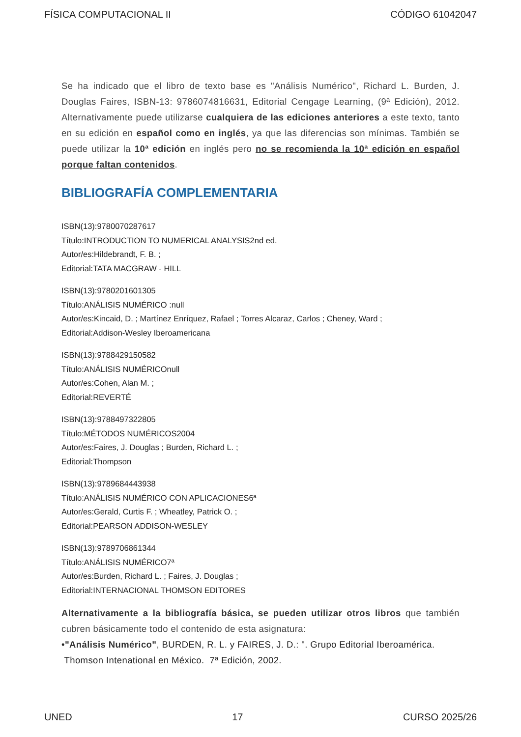FÍSICA COMPUTACIONAL II CÓDIGO 61042047
Se ha indicado que el libro de texto base es "Análisis Numérico", Richard L. Burden, J. Douglas Faires, ISBN-13: 9786074816631, Editorial Cengage Learning, (9ª Edición), 2012. Alternativamente puede utilizarse cualquiera de las ediciones anteriores a este texto, tanto en su edición en español como en inglés, ya que las diferencias son mínimas. También se puede utilizar la 10ª edición en inglés pero no se recomienda la 10ª edición en español porque faltan contenidos.
BIBLIOGRAFÍA COMPLEMENTARIA
ISBN(13):9780070287617
Título:INTRODUCTION TO NUMERICAL ANALYSIS2nd ed.
Autor/es:Hildebrandt, F. B. ;
Editorial:TATA MACGRAW - HILL
ISBN(13):9780201601305
Título:ANÁLISIS NUMÉRICO :null
Autor/es:Kincaid, D. ; Martínez Enríquez, Rafael ; Torres Alcaraz, Carlos ; Cheney, Ward ;
Editorial:Addison-Wesley Iberoamericana
ISBN(13):9788429150582
Título:ANÁLISIS NUMÉRICOnull
Autor/es:Cohen, Alan M. ;
Editorial:REVERTÉ
ISBN(13):9788497322805
Título:MÉTODOS NUMÉRICOS2004
Autor/es:Faires, J. Douglas ; Burden, Richard L. ;
Editorial:Thompson
ISBN(13):9789684443938
Título:ANÁLISIS NUMÉRICO CON APLICACIONES6ª
Autor/es:Gerald, Curtis F. ; Wheatley, Patrick O. ;
Editorial:PEARSON ADDISON-WESLEY
ISBN(13):9789706861344
Título:ANÁLISIS NUMÉRICO7ª
Autor/es:Burden, Richard L. ; Faires, J. Douglas ;
Editorial:INTERNACIONAL THOMSON EDITORES
Alternativamente a la bibliografía básica, se pueden utilizar otros libros que también cubren básicamente todo el contenido de esta asignatura:
•"Análisis Numérico", BURDEN, R. L. y FAIRES, J. D.: ". Grupo Editorial Iberoamérica.
Thomson Intenational en México. 7ª Edición, 2002.
UNED 17 CURSO 2025/26